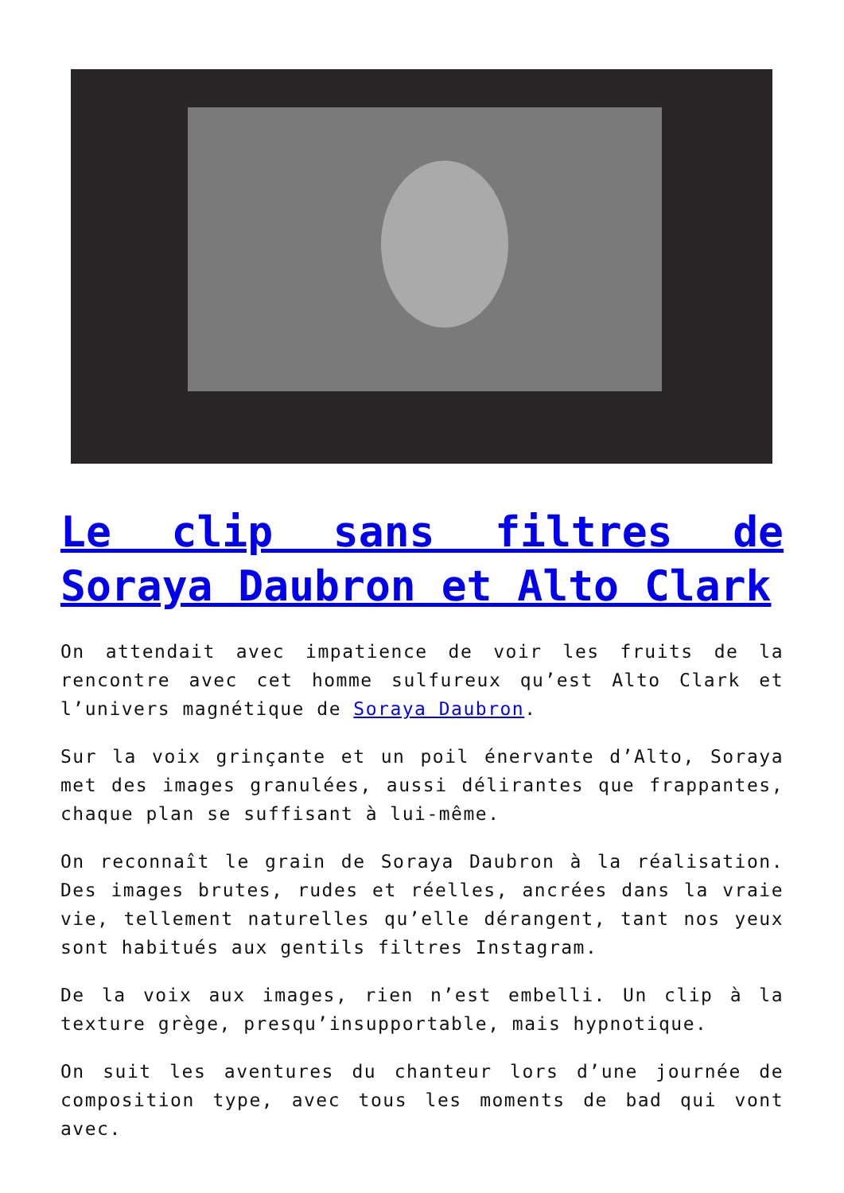Le clip sans filtres de Soraya Daubron et Alto Clark
On attendait avec impatience de voir les fruits de la rencontre avec cet homme sulfureux qu’est Alto Clark et l’univers magnétique de Soraya Daubron.
Sur la voix grinçante et un poil énervante d’Alto, Soraya met des images granulées, aussi délirantes que frappantes, chaque plan se suffisant à lui-même.
On reconnaît le grain de Soraya Daubron à la réalisation. Des images brutes, rudes et réelles, ancrées dans la vraie vie, tellement naturelles qu’elle dérangent, tant nos yeux sont habitués aux gentils filtres Instagram.
De la voix aux images, rien n’est embelli. Un clip à la texture grège, presqu’insupportable, mais hypnotique.
On suit les aventures du chanteur lors d’une journée de composition type, avec tous les moments de bad qui vont avec.